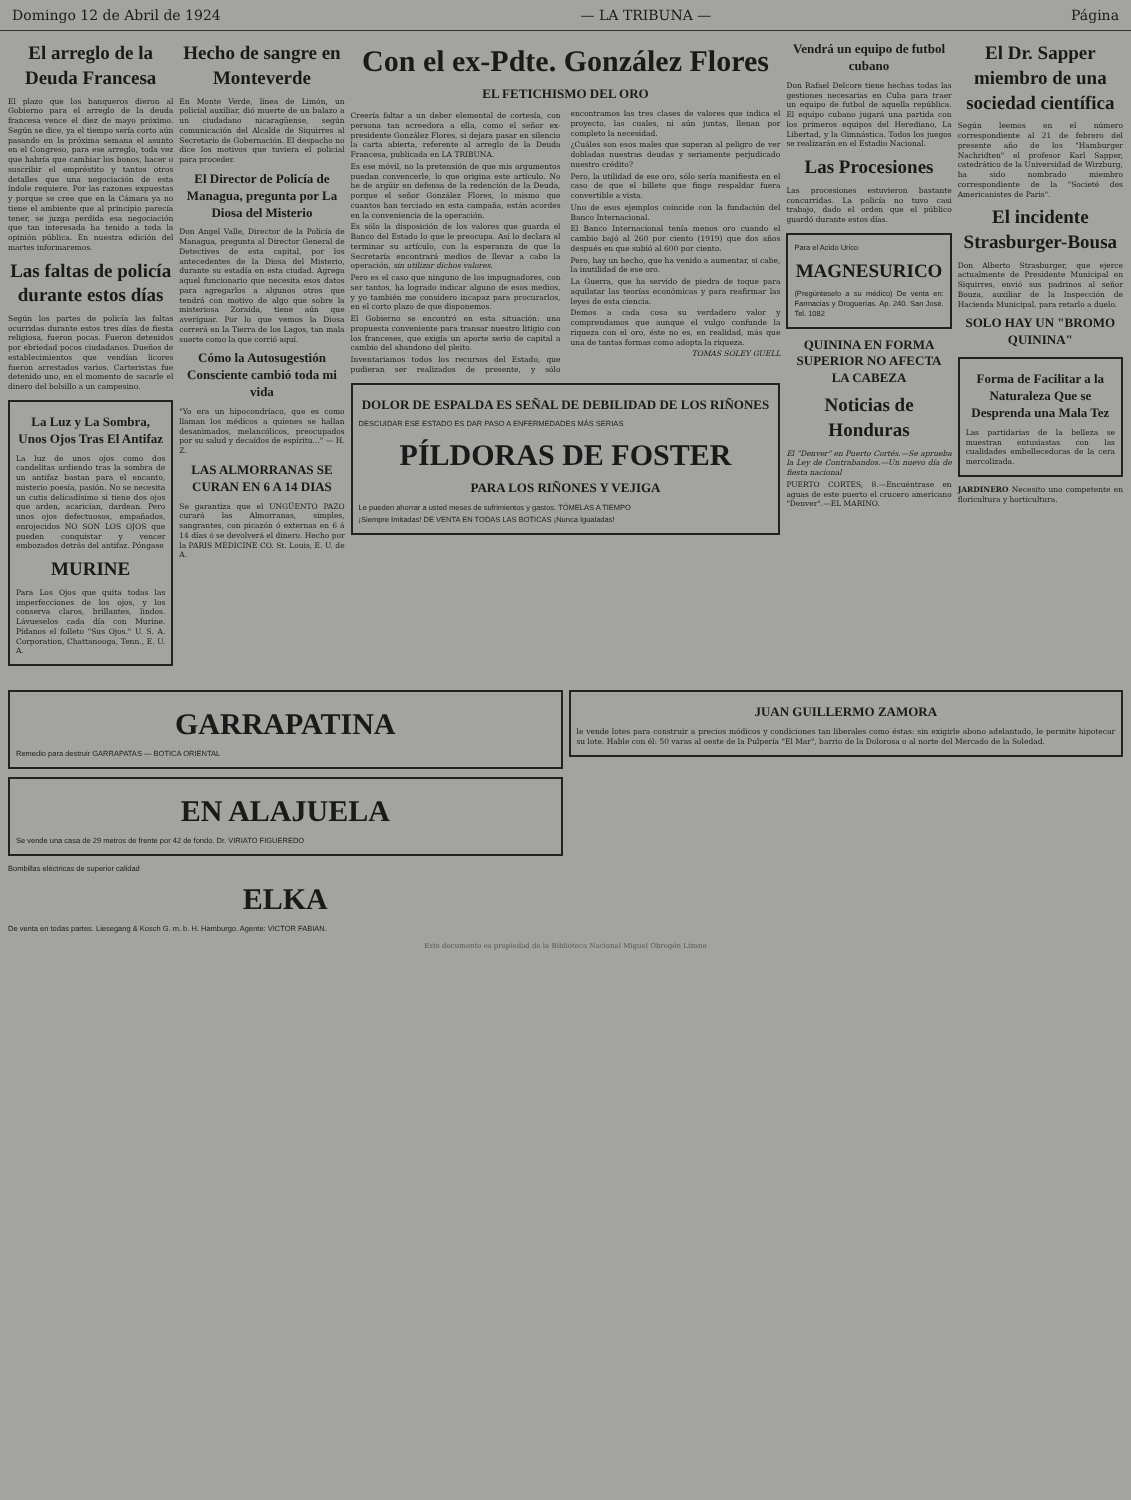Domingo 12 de Abril de 1924 — LA TRIBUNA — Página
El arreglo de la Deuda Francesa
El plazo que los banqueros dieron al Gobierno para el arreglo de la deuda francesa vence el diez de mayo próximo. Según se dice, ya el tiempo sería corto aún pasando en la próxima semana el asunto en el Congreso, para ese arreglo, toda vez que habría que cambiar los bonos, hacer o suscribir el empréstito y tantos otros detalles que una negociación de esta índole requiere. Por las razones expuestas y porque se cree que en la Cámara ya no tiene el ambiente que al principio parecía tener, se juzga perdida esa negociación que tan interesada ha tenido a toda la opinión pública. En nuestra edición del martes informaremos.
Las faltas de policía durante estos días
Según los partes de policía las faltas ocurridas durante estos tres días de fiesta religiosa, fueron pocas. Fueron detenidos por ebriedad pocos ciudadanos. Dueños de establecimientos que vendían licores fueron arrestados varios. Carteristas fue detenido uno, en el momento de sacarle el dinero del bolsillo a un campesino.
La Luz y La Sombra, Unos Ojos Tras El Antifaz
La luz de unos ojos como dos candelitas ardiendo tras la sombra de un antifaz bastan para el encanto, misterio poesía, pasión. No se necesita un cutis delicadísimo si tiene dos ojos que arden, acarician, dardean. Pero unos ojos defectuosos, empañados, enrojecidos NO SON LOS OJOS que pueden conquistar y vencer embozados detrás del antifaz. Póngase
MURINE
Para Los Ojos que quita todas las imperfecciones de los ojos, y los conserva claros, brillantes, lindos. Lávueselos cada día con Murine. Pídanos el folleto "Sus Ojos." U. S. A. Corporation, Chattanooga, Tenn., E. U. A.
Hecho de sangre en Monteverde
En Monte Verde, línea de Limón, un policial auxiliar, dió muerte de un balazo a un ciudadano nicaragüense, según comunicación del Alcalde de Siquirres al Secretario de Gobernación. El despacho no dice los motivos que tuviera el policial para proceder.
El Director de Policía de Managua, pregunta por La Diosa del Misterio
Don Angel Valle, Director de la Policía de Managua, pregunta al Director General de Detectives de esta capital, por los antecedentes de la Diosa del Misterio, durante su estadía en esta ciudad. Agrega aquel funcionario que necesita esos datos para agregarlos a algunos otros que tendrá con motivo de algo que sobre la misteriosa Zoraida, tiene aún que averiguar. Por lo que vemos la Diosa correrá en la Tierra de los Lagos, tan mala suerte como la que corrió aquí.
Cómo la Autosugestión Consciente cambió toda mi vida
"Yo era un hipocondríaco, que es como llaman los médicos a quienes se hallan desanimados, melancólicos, preocupados por su salud y decaídos de espíritu..." — H. Z.
LAS ALMORRANAS SE CURAN EN 6 A 14 DIAS
Se garantiza que el UNGÜENTO PAZO curará las Almorranas, simples, sangrantes, con picazón ó externas en 6 á 14 días ó se devolverá el dinero. Hecho por la PARIS MEDICINE CO. St. Louis, E. U. de A.
Con el ex-Pdte. González Flores
EL FETICHISMO DEL ORO
Creería faltar a un deber elemental de cortesía, con persona tan acreedora a ella, como el señor ex-presidente González Flores, si dejara pasar en silencio la carta abierta, referente al arreglo de la Deuda Francesa, publicada en LA TRIBUNA.
Es ese móvil, no la pretensión de que mis argumentos puedan convencerle, lo que origina este artículo. No he de argüir en defensa de la redención de la Deuda, porque el señor González Flores, lo mismo que cuantos han terciado en esta campaña, están acordes en la conveniencia de la operación.
Es sólo la disposición de los valores que guarda el Banco del Estado lo que le preocupa. Así lo declara al terminar su artículo, con la esperanza de que la Secretaría encontrará medios de llevar a cabo la operación, sin utilizar dichos valores.
Pero es el caso que ninguno de los impugnadores, con ser tantos, ha logrado indicar alguno de esos medios, y yo también me considero incapaz para procurarlos, en el corto plazo de que disponemos.
El Gobierno se encontró en esta situación: una propuesta conveniente para transar nuestro litigio con los franceses, que exigía un aporte serio de capital a cambio del abandono del pleito.
Inventariamos todos los recursos del Estado, que pudieran ser realizados de presente, y sólo encontramos las tres clases de valores que indica el proyecto, las cuales, ni aún juntas, llenan por completo la necesidad.
¿Cuáles son esos males que superan al peligro de ver dobladas nuestras deudas y seriamente perjudicado nuestro crédito?
Pero, la utilidad de ese oro, sólo sería manifiesta en el caso de que el billete que finge respaldar fuera convertible a vista.
Uno de esos ejemplos coincide con la fundación del Banco Internacional.
El Banco Internacional tenía menos oro cuando el cambio bajó al 260 por ciento (1919) que dos años después en que subió al 600 por ciento.
Pero, hay un hecho, que ha venido a aumentar, si cabe, la inutilidad de ese oro.
La Guerra, que ha servido de piedra de toque para aquilatar las teorías económicas y para reafirmar las leyes de esta ciencia.
Demos a cada cosa su verdadero valor y comprendamos que aunque el vulgo confunde la riqueza con el oro, éste no es, en realidad, más que una de tantas formas como adopta la riqueza.
TOMAS SOLEY GUELL
DOLOR DE ESPALDA ES SEÑAL DE DEBILIDAD DE LOS RIÑONES
DESCUIDAR ESE ESTADO ES DAR PASO A ENFERMEDADES MÁS SERIAS
PÍLDORAS DE FOSTER
PARA LOS RIÑONES Y VEJIGA
Le pueden ahorrar a usted meses de sufrimientos y gastos. TÓMELAS A TIEMPO
¡Siempre Imitadas! DE VENTA EN TODAS LAS BOTICAS ¡Nunca Igualadas!
Vendrá un equipo de futbol cubano
Don Rafael Delcore tiene hechas todas las gestiones necesarias en Cuba para traer un equipo de futbol de aquella república. El equipo cubano jugará una partida con los primeros equipos del Herediano, La Libertad, y la Gimnástica. Todos los juegos se realizarán en el Estadio Nacional.
Las Procesiones
Las procesiones estuvieron bastante concurridas. La policía no tuvo casi trabajo, dado el orden que el público guardó durante estos días.
Para el Acido Urico
MAGNESURICO
(Pregúnteselo a su médico) De venta en: Farmacias y Droguerías. Ap. 240. San José. Tel. 1082
QUININA EN FORMA SUPERIOR NO AFECTA LA CABEZA
Noticias de Honduras
El "Denver" en Puerto Cortés.—Se aprueba la Ley de Contrabandos.—Un nuevo día de fiesta nacional
PUERTO CORTES, 8.—Encuéntrase en aguas de este puerto el crucero americano "Denver".—EL MARINO.
El Dr. Sapper miembro de una sociedad científica
Según leemos en el número correspondiente al 21 de febrero del presente año de los "Hamburger Nachridten" el profesor Karl Sapper, catedrático de la Universidad de Wirzburg, ha sido nombrado miembro correspondiente de la "Societé des Americanistes de Paris".
El incidente Strasburger-Bousa
Don Alberto Strasburger, que ejerce actualmente de Presidente Municipal en Siquirres, envió sus padrinos al señor Bouza, auxiliar de la Inspección de Hacienda Municipal, para retarlo a duelo.
SOLO HAY UN "BROMO QUININA"
Forma de Facilitar a la Naturaleza Que se Desprenda una Mala Tez
Las partidarias de la belleza se muestran entusiastas con las cualidades embellecedoras de la cera mercolizada.
JARDINERO Necesito uno competente en floricultura y horticultura.
GARRAPATINA
Remedio para destruir GARRAPATAS — BOTICA ORIENTAL
EN ALAJUELA
Se vende una casa de 29 metros de frente por 42 de fondo. Dr. VIRIATO FIGUEREDO
Bombillas eléctricas de superior calidad
ELKA
De venta en todas partes. Liesegang & Kosch G. m. b. H. Hamburgo. Agente: VICTOR FABIAN.
JUAN GUILLERMO ZAMORA
le vende lotes para construir a precios módicos y condiciones tan liberales como éstas: sin exigirle abono adelantado, le permite hipotecar su lote. Hable con él: 50 varas al oeste de la Pulpería "El Mar", barrio de la Dolorosa o al norte del Mercado de la Soledad.
Este documento es propiedad de la Biblioteca Nacional Miguel Obregón Lizano